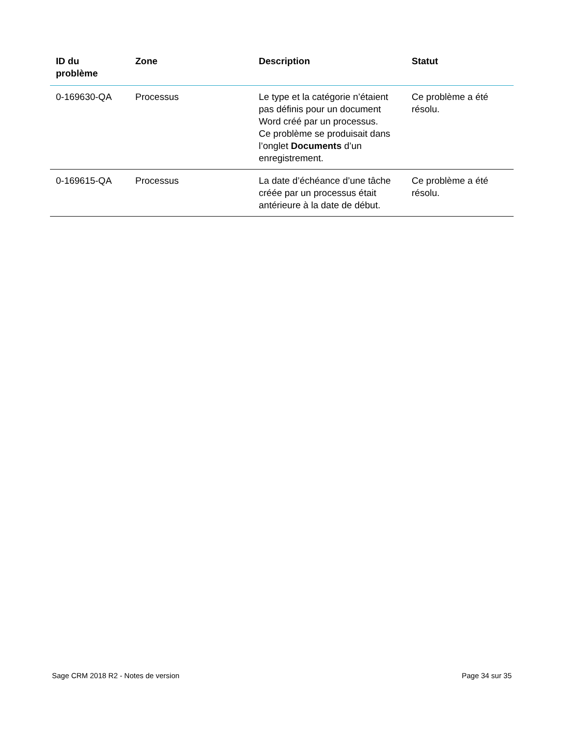| ID du problème | Zone | Description | Statut |
| --- | --- | --- | --- |
| 0-169630-QA | Processus | Le type et la catégorie n’étaient pas définis pour un document Word créé par un processus. Ce problème se produisait dans l’onglet Documents d’un enregistrement. | Ce problème a été résolu. |
| 0-169615-QA | Processus | La date d’échéance d’une tâche créée par un processus était antérieure à la date de début. | Ce problème a été résolu. |
Sage CRM 2018 R2 - Notes de version Page 34 sur 35